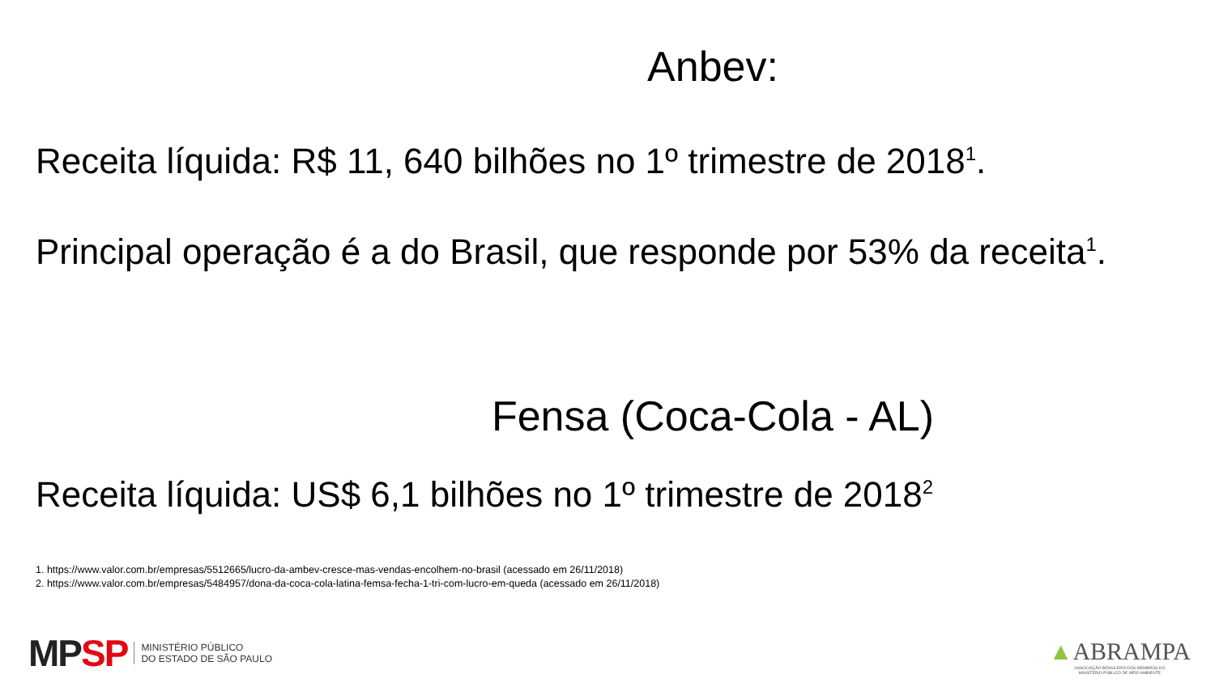Anbev:
Receita líquida: R$ 11, 640 bilhões no 1º trimestre de 2018<sup>1</sup>.
Principal operação é a do Brasil, que responde por 53% da receita<sup>1</sup>.
Fensa (Coca-Cola - AL)
Receita líquida: US$ 6,1 bilhões no 1º trimestre de 2018<sup>2</sup>
1. https://www.valor.com.br/empresas/5512665/lucro-da-ambev-cresce-mas-vendas-encolhem-no-brasil (acessado em 26/11/2018)
2. https://www.valor.com.br/empresas/5484957/dona-da-coca-cola-latina-femsa-fecha-1-tri-com-lucro-em-queda (acessado em 26/11/2018)
MPSP
MINISTÉRIO PÚBLICO
DO ESTADO DE SÃO PAULO
▲ABRAMPA
ASSOCIAÇÃO BRASILEIRA DOS MEMBROS DO
MINISTÉRIO PÚBLICO DE MEIO AMBIENTE